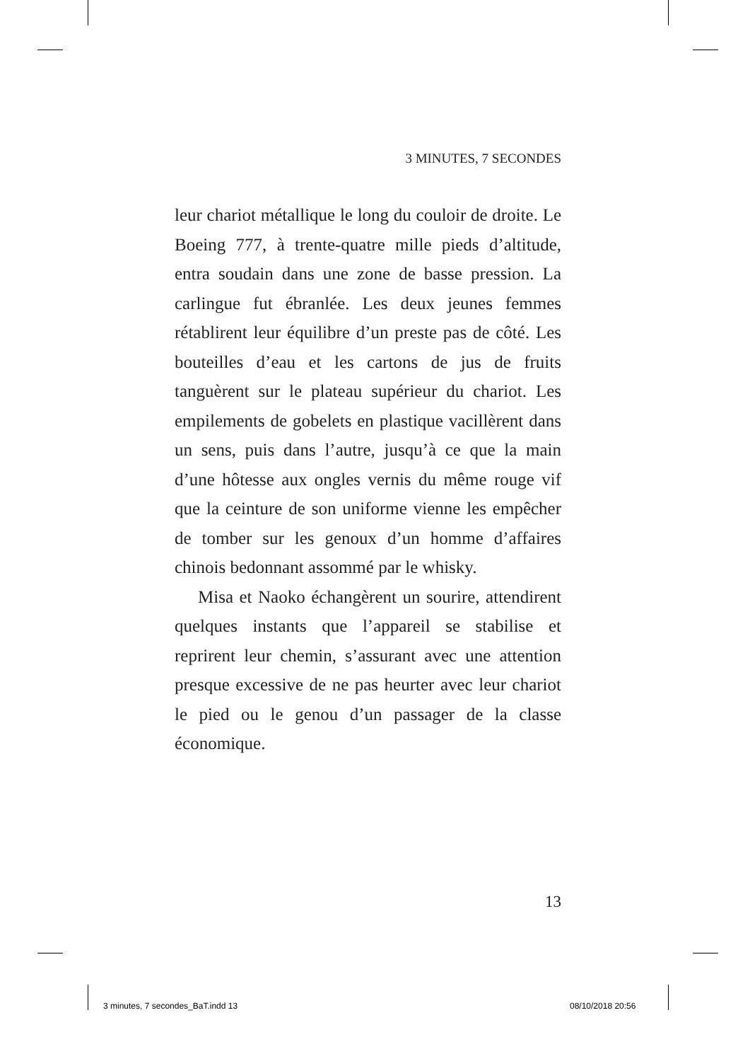3 MINUTES, 7 SECONDES
leur chariot métallique le long du couloir de droite. Le Boeing 777, à trente-quatre mille pieds d’altitude, entra soudain dans une zone de basse pression. La carlingue fut ébranlée. Les deux jeunes femmes rétablirent leur équilibre d’un preste pas de côté. Les bouteilles d’eau et les cartons de jus de fruits tanguèrent sur le plateau supérieur du chariot. Les empilements de gobelets en plastique vacillèrent dans un sens, puis dans l’autre, jusqu’à ce que la main d’une hôtesse aux ongles vernis du même rouge vif que la ceinture de son uniforme vienne les empêcher de tomber sur les genoux d’un homme d’affaires chinois bedonnant assommé par le whisky.
Misa et Naoko échangèrent un sourire, attendirent quelques instants que l’appareil se stabilise et reprirent leur chemin, s’assurant avec une attention presque excessive de ne pas heurter avec leur chariot le pied ou le genou d’un passager de la classe économique.
13
3 minutes, 7 secondes_BaT.indd 13
08/10/2018 20:56